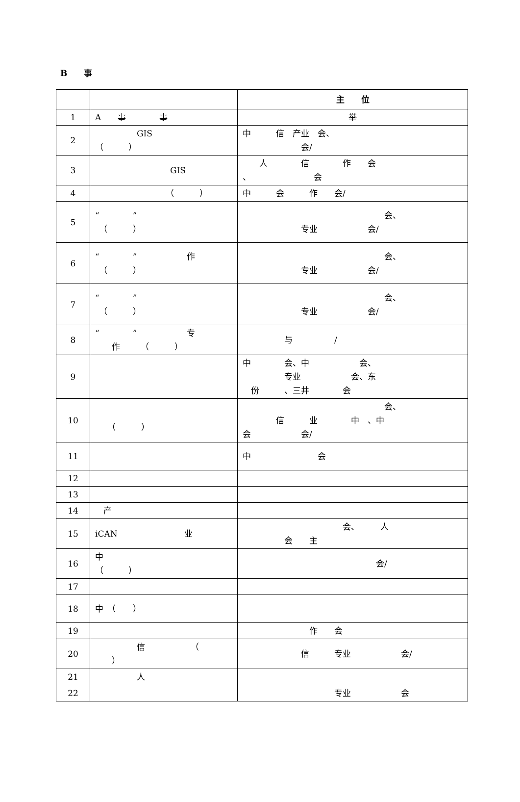B　　事
| | | 主 位 |
| --- | --- | --- |
| 1 | A 事 事 | 举 |
| 2 | GIS （ ） | 中 信 产业 会、 会/ |
| 3 | GIS | 人 信 作 会 、 会 |
| 4 | （ ） | 中 会 作 会/ |
| 5 | “ ” （ ） | 会、 专业 会/ |
| 6 | “ ” 作 （ ） | 会、 专业 会/ |
| 7 | “ ” （ ） | 会、 专业 会/ |
| 8 | “ ” 专 作 （ ） | 与 / |
| 9 | | 中 会、中 会、 专业 会、东 份 、三井 会 |
| 10 | （ ） | 会、 信 业 中 、中 会 会/ |
| 11 | | 中 会 |
| 12 | | |
| 13 | | |
| 14 | 产 | |
| 15 | iCAN 业 | 会、 人 会 主 |
| 16 | 中 （ ） | 会/ |
| 17 | | |
| 18 | 中 （ ） | |
| 19 | | 作 会 |
| 20 | 信 （ ） | 信 专业 会/ |
| 21 | 人 | |
| 22 | | 专业 会 |